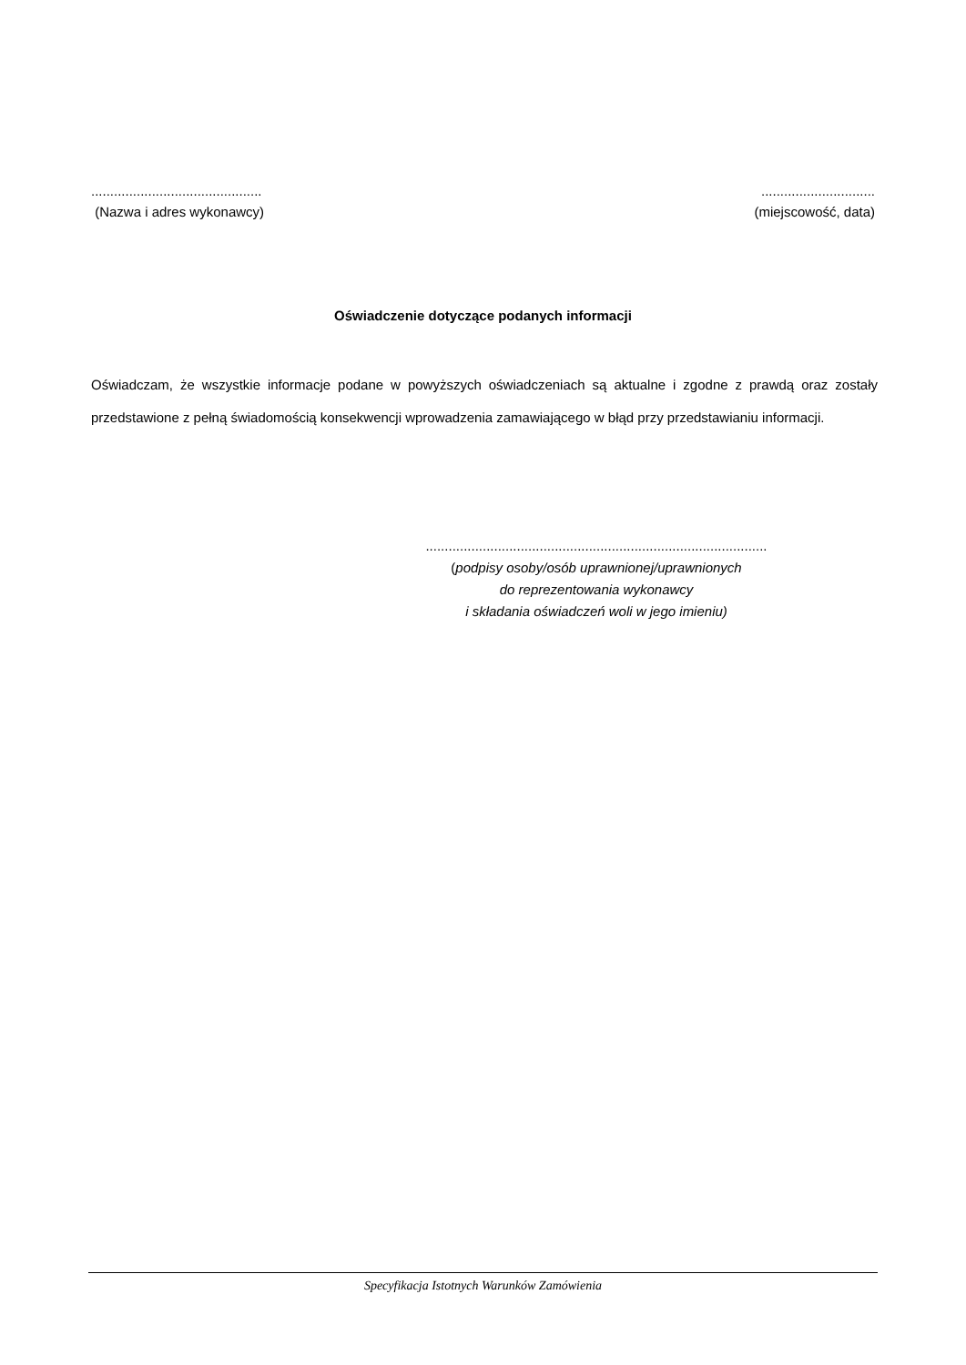.............................................
(Nazwa i adres wykonawcy)
..............................
(miejscowość, data)
Oświadczenie dotyczące podanych informacji
Oświadczam, że wszystkie informacje podane w powyższych oświadczeniach są aktualne i zgodne z prawdą oraz zostały przedstawione z pełną świadomością konsekwencji wprowadzenia zamawiającego w błąd przy przedstawianiu informacji.
..........................................................................................
(podpisy osoby/osób uprawnionej/uprawnionych
do reprezentowania wykonawcy
i składania oświadczeń woli w jego imieniu)
Specyfikacja Istotnych Warunków Zamówienia